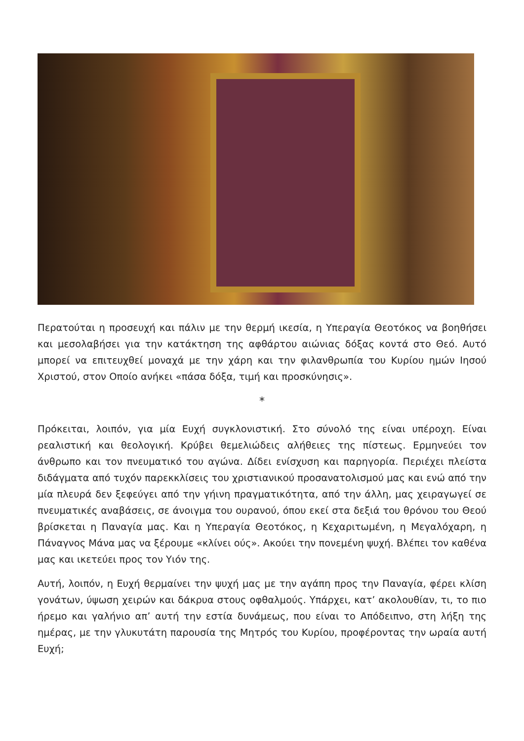Περατούται η προσευχή και πάλιν με την θερμή ικεσία, η Υπεραγία Θεοτόκος να βοηθήσει και μεσολαβήσει για την κατάκτηση της αφθάρτου αιώνιας δόξας κοντά στο Θεό. Αυτό μπορεί να επιτευχθεί μοναχά με την χάρη και την φιλανθρωπία του Κυρίου ημών Ιησού Χριστού, στον Οποίο ανήκει «πάσα δόξα, τιμή και προσκύνησις».
*
Πρόκειται, λοιπόν, για μία Ευχή συγκλονιστική. Στο σύνολό της είναι υπέροχη. Είναι ρεαλιστική και θεολογική. Κρύβει θεμελιώδεις αλήθειες της πίστεως. Ερμηνεύει τον άνθρωπο και τον πνευματικό του αγώνα. Δίδει ενίσχυση και παρηγορία. Περιέχει πλείστα διδάγματα από τυχόν παρεκκλίσεις του χριστιανικού προσανατολισμού μας και ενώ από την μία πλευρά δεν ξεφεύγει από την γήινη πραγματικότητα, από την άλλη, μας χειραγωγεί σε πνευματικές αναβάσεις, σε άνοιγμα του ουρανού, όπου εκεί στα δεξιά του θρόνου του Θεού βρίσκεται η Παναγία μας. Και η Υπεραγία Θεοτόκος, η Κεχαριτωμένη, η Μεγαλόχαρη, η Πάναγνος Μάνα μας να ξέρουμε «κλίνει ούς». Ακούει την πονεμένη ψυχή. Βλέπει τον καθένα μας και ικετεύει προς τον Υιόν της.
Αυτή, λοιπόν, η Ευχή θερμαίνει την ψυχή μας με την αγάπη προς την Παναγία, φέρει κλίση γονάτων, ύψωση χειρών και δάκρυα στους οφθαλμούς. Υπάρχει, κατ’ ακολουθίαν, τι, το πιο ήρεμο και γαλήνιο απ’ αυτή την εστία δυνάμεως, που είναι το Απόδειπνο, στη λήξη της ημέρας, με την γλυκυτάτη παρουσία της Μητρός του Κυρίου, προφέροντας την ωραία αυτή Ευχή;